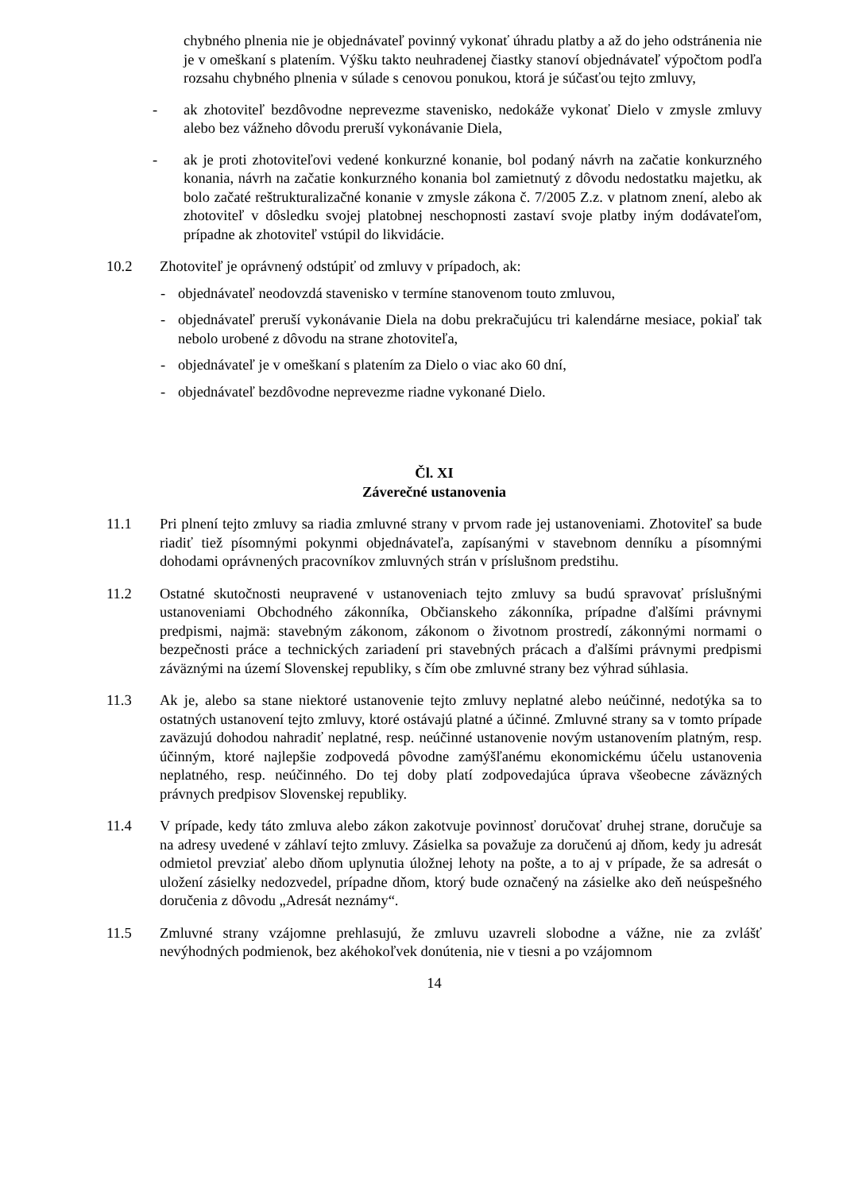chybného plnenia nie je objednávateľ povinný vykonať úhradu platby a až do jeho odstránenia nie je v omeškaní s platením. Výšku takto neuhradenej čiastky stanoví objednávateľ výpočtom podľa rozsahu chybného plnenia v súlade s cenovou ponukou, ktorá je súčasťou tejto zmluvy,
- ak zhotoviteľ bezdôvodne neprevezme stavenisko, nedokáže vykonať Dielo v zmysle zmluvy alebo bez vážneho dôvodu preruší vykonávanie Diela,
- ak je proti zhotoviteľovi vedené konkurzné konanie, bol podaný návrh na začatie konkurzného konania, návrh na začatie konkurzného konania bol zamietnutý z dôvodu nedostatku majetku, ak bolo začaté reštrukturalizačné konanie v zmysle zákona č. 7/2005 Z.z. v platnom znení, alebo ak zhotoviteľ v dôsledku svojej platobnej neschopnosti zastaví svoje platby iným dodávateľom, prípadne ak zhotoviteľ vstúpil do likvidácie.
10.2 Zhotoviteľ je oprávnený odstúpiť od zmluvy v prípadoch, ak:
- objednávateľ neodovzdá stavenisko v termíne stanovenom touto zmluvou,
- objednávateľ preruší vykonávanie Diela na dobu prekračujúcu tri kalendárne mesiace, pokiaľ tak nebolo urobené z dôvodu na strane zhotoviteľa,
- objednávateľ je v omeškaní s platením za Dielo o viac ako 60 dní,
- objednávateľ bezdôvodne neprevezme riadne vykonané Dielo.
Čl. XI
Záverečné ustanovenia
11.1 Pri plnení tejto zmluvy sa riadia zmluvné strany v prvom rade jej ustanoveniami. Zhotoviteľ sa bude riadiť tiež písomnými pokynmi objednávateľa, zapísanými v stavebnom denníku a písomnými dohodami oprávnených pracovníkov zmluvných strán v príslušnom predstihu.
11.2 Ostatné skutočnosti neupravené v ustanoveniach tejto zmluvy sa budú spravovať príslušnými ustanoveniami Obchodného zákonníka, Občianskeho zákonníka, prípadne ďalšími právnymi predpismi, najmä: stavebným zákonom, zákonom o životnom prostredí, zákonnými normami o bezpečnosti práce a technických zariadení pri stavebných prácach a ďalšími právnymi predpismi záväznými na území Slovenskej republiky, s čím obe zmluvné strany bez výhrad súhlasia.
11.3 Ak je, alebo sa stane niektoré ustanovenie tejto zmluvy neplatné alebo neúčinné, nedotýka sa to ostatných ustanovení tejto zmluvy, ktoré ostávajú platné a účinné. Zmluvné strany sa v tomto prípade zaväzujú dohodou nahradiť neplatné, resp. neúčinné ustanovenie novým ustanovením platným, resp. účinným, ktoré najlepšie zodpovedá pôvodne zamýšľanému ekonomickému účelu ustanovenia neplatného, resp. neúčinného. Do tej doby platí zodpovedajúca úprava všeobecne záväzných právnych predpisov Slovenskej republiky.
11.4 V prípade, kedy táto zmluva alebo zákon zakotvuje povinnosť doručovať druhej strane, doručuje sa na adresy uvedené v záhlaví tejto zmluvy. Zásielka sa považuje za doručenú aj dňom, kedy ju adresát odmietol prevziať alebo dňom uplynutia úložnej lehoty na pošte, a to aj v prípade, že sa adresát o uložení zásielky nedozvedel, prípadne dňom, ktorý bude označený na zásielke ako deň neúspešného doručenia z dôvodu „Adresát neznámy“.
11.5 Zmluvné strany vzájomne prehlasujú, že zmluvu uzavreli slobodne a vážne, nie za zvlášť nevýhodných podmienok, bez akéhokoľvek donútenia, nie v tiesni a po vzájomnom
14